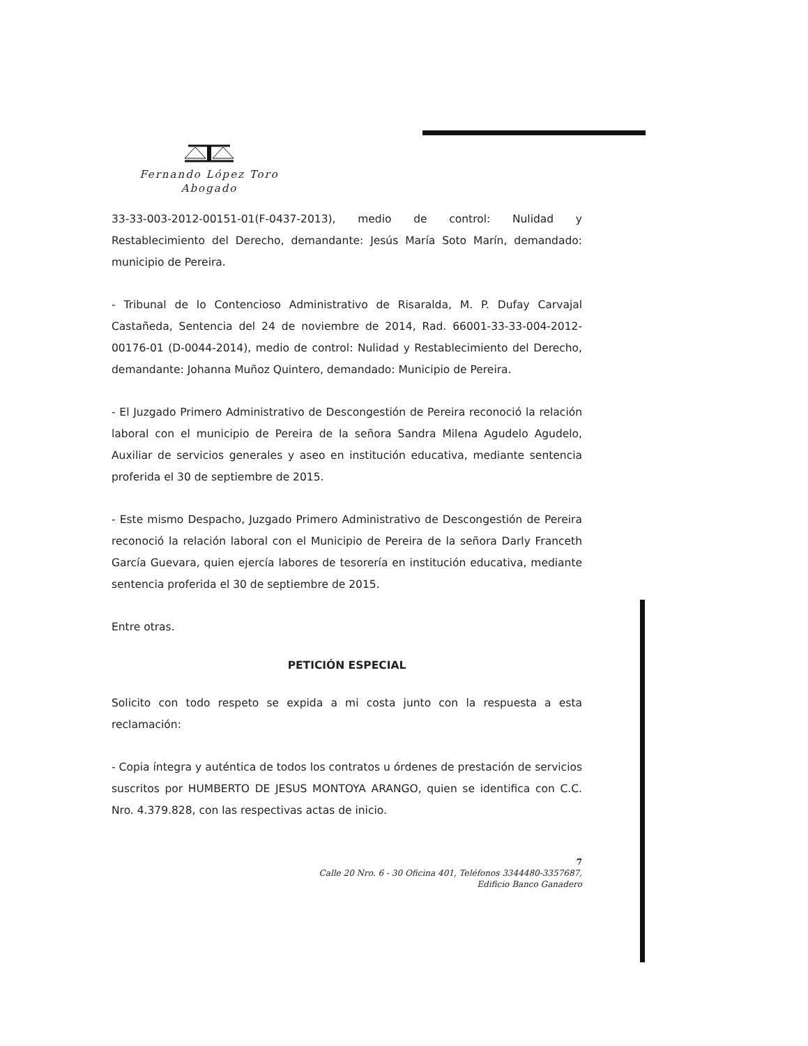Fernando López Toro
Abogado
33-33-003-2012-00151-01(F-0437-2013), medio de control: Nulidad y Restablecimiento del Derecho, demandante: Jesús María Soto Marín, demandado: municipio de Pereira.
- Tribunal de lo Contencioso Administrativo de Risaralda, M. P. Dufay Carvajal Castañeda, Sentencia del 24 de noviembre de 2014, Rad. 66001-33-33-004-2012-00176-01 (D-0044-2014), medio de control: Nulidad y Restablecimiento del Derecho, demandante: Johanna Muñoz Quintero, demandado: Municipio de Pereira.
- El Juzgado Primero Administrativo de Descongestión de Pereira reconoció la relación laboral con el municipio de Pereira de la señora Sandra Milena Agudelo Agudelo, Auxiliar de servicios generales y aseo en institución educativa, mediante sentencia proferida el 30 de septiembre de 2015.
- Este mismo Despacho, Juzgado Primero Administrativo de Descongestión de Pereira reconoció la relación laboral con el Municipio de Pereira de la señora Darly Franceth García Guevara, quien ejercía labores de tesorería en institución educativa, mediante sentencia proferida el 30 de septiembre de 2015.
Entre otras.
PETICIÓN ESPECIAL
Solicito con todo respeto se expida a mi costa junto con la respuesta a esta reclamación:
- Copia íntegra y auténtica de todos los contratos u órdenes de prestación de servicios suscritos por HUMBERTO DE JESUS MONTOYA ARANGO, quien se identifica con C.C. Nro. 4.379.828, con las respectivas actas de inicio.
7
Calle 20 Nro. 6 - 30 Oficina 401, Teléfonos 3344480-3357687,
Edificio Banco Ganadero